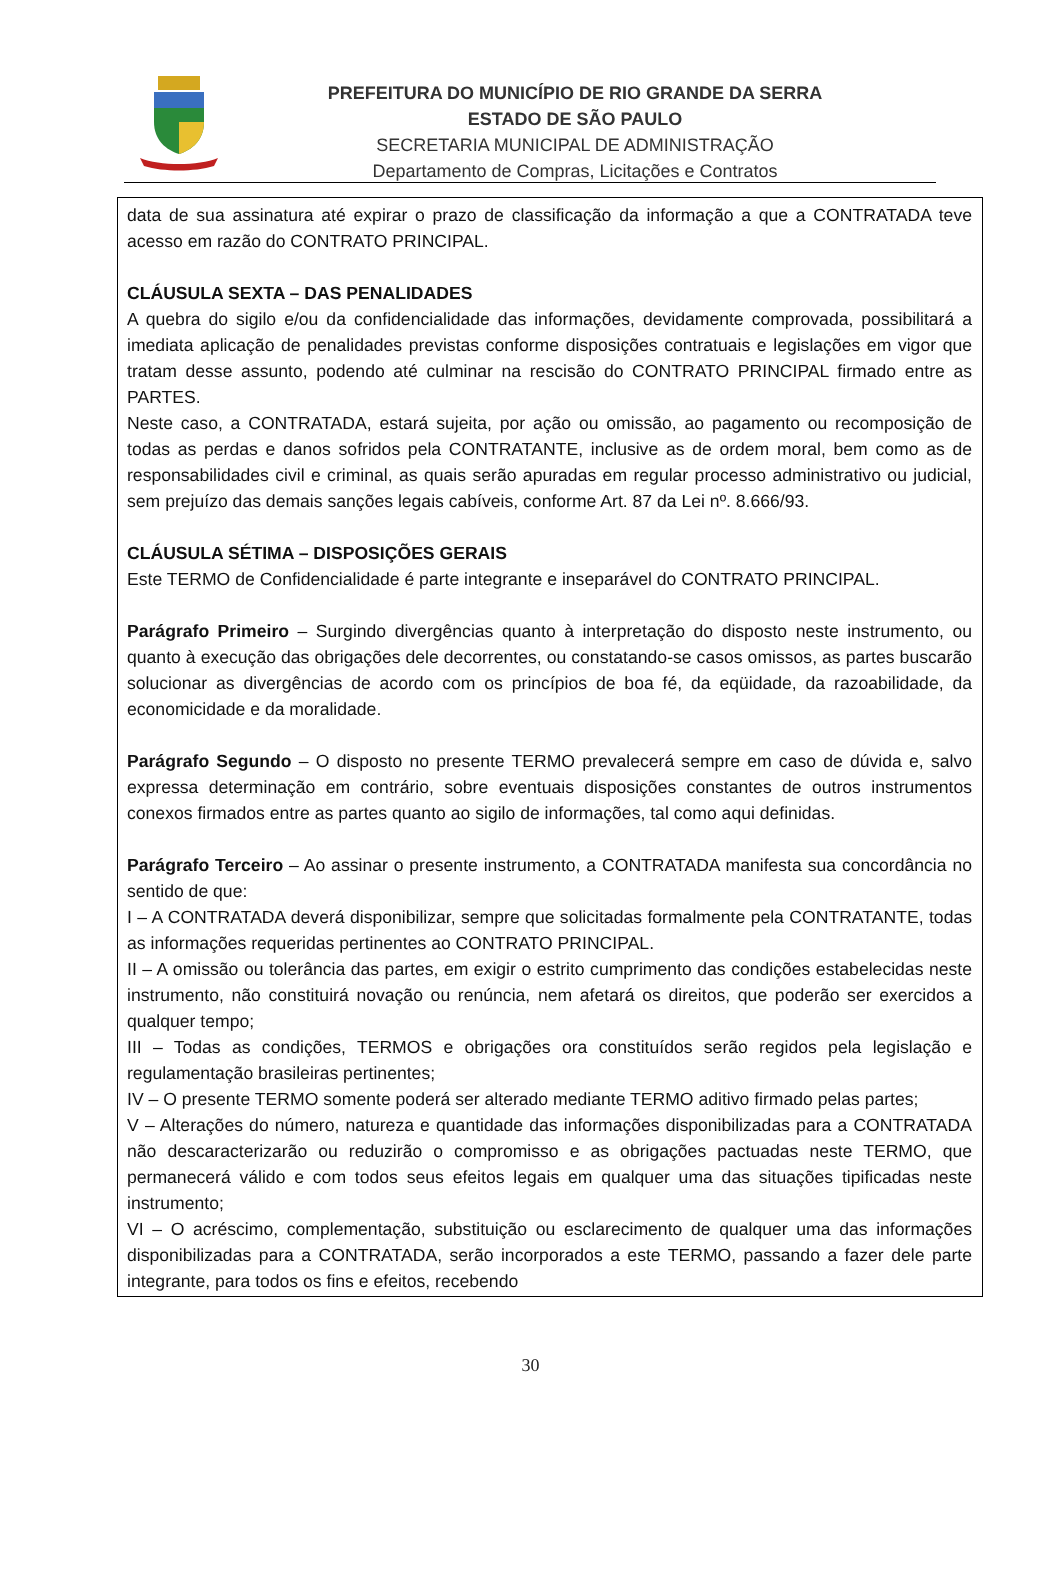PREFEITURA DO MUNICÍPIO DE RIO GRANDE DA SERRA
ESTADO DE SÃO PAULO
SECRETARIA MUNICIPAL DE ADMINISTRAÇÃO
Departamento de Compras, Licitações e Contratos
data de sua assinatura até expirar o prazo de classificação da informação a que a CONTRATADA teve acesso em razão do CONTRATO PRINCIPAL.
CLÁUSULA SEXTA – DAS PENALIDADES
A quebra do sigilo e/ou da confidencialidade das informações, devidamente comprovada, possibilitará a imediata aplicação de penalidades previstas conforme disposições contratuais e legislações em vigor que tratam desse assunto, podendo até culminar na rescisão do CONTRATO PRINCIPAL firmado entre as PARTES.
Neste caso, a CONTRATADA, estará sujeita, por ação ou omissão, ao pagamento ou recomposição de todas as perdas e danos sofridos pela CONTRATANTE, inclusive as de ordem moral, bem como as de responsabilidades civil e criminal, as quais serão apuradas em regular processo administrativo ou judicial, sem prejuízo das demais sanções legais cabíveis, conforme Art. 87 da Lei nº. 8.666/93.
CLÁUSULA SÉTIMA – DISPOSIÇÕES GERAIS
Este TERMO de Confidencialidade é parte integrante e inseparável do CONTRATO PRINCIPAL.
Parágrafo Primeiro – Surgindo divergências quanto à interpretação do disposto neste instrumento, ou quanto à execução das obrigações dele decorrentes, ou constatando-se casos omissos, as partes buscarão solucionar as divergências de acordo com os princípios de boa fé, da eqüidade, da razoabilidade, da economicidade e da moralidade.
Parágrafo Segundo – O disposto no presente TERMO prevalecerá sempre em caso de dúvida e, salvo expressa determinação em contrário, sobre eventuais disposições constantes de outros instrumentos conexos firmados entre as partes quanto ao sigilo de informações, tal como aqui definidas.
Parágrafo Terceiro – Ao assinar o presente instrumento, a CONTRATADA manifesta sua concordância no sentido de que:
I – A CONTRATADA deverá disponibilizar, sempre que solicitadas formalmente pela CONTRATANTE, todas as informações requeridas pertinentes ao CONTRATO PRINCIPAL.
II – A omissão ou tolerância das partes, em exigir o estrito cumprimento das condições estabelecidas neste instrumento, não constituirá novação ou renúncia, nem afetará os direitos, que poderão ser exercidos a qualquer tempo;
III – Todas as condições, TERMOS e obrigações ora constituídos serão regidos pela legislação e regulamentação brasileiras pertinentes;
IV – O presente TERMO somente poderá ser alterado mediante TERMO aditivo firmado pelas partes;
V – Alterações do número, natureza e quantidade das informações disponibilizadas para a CONTRATADA não descaracterizarão ou reduzirão o compromisso e as obrigações pactuadas neste TERMO, que permanecerá válido e com todos seus efeitos legais em qualquer uma das situações tipificadas neste instrumento;
VI – O acréscimo, complementação, substituição ou esclarecimento de qualquer uma das informações disponibilizadas para a CONTRATADA, serão incorporados a este TERMO, passando a fazer dele parte integrante, para todos os fins e efeitos, recebendo
30